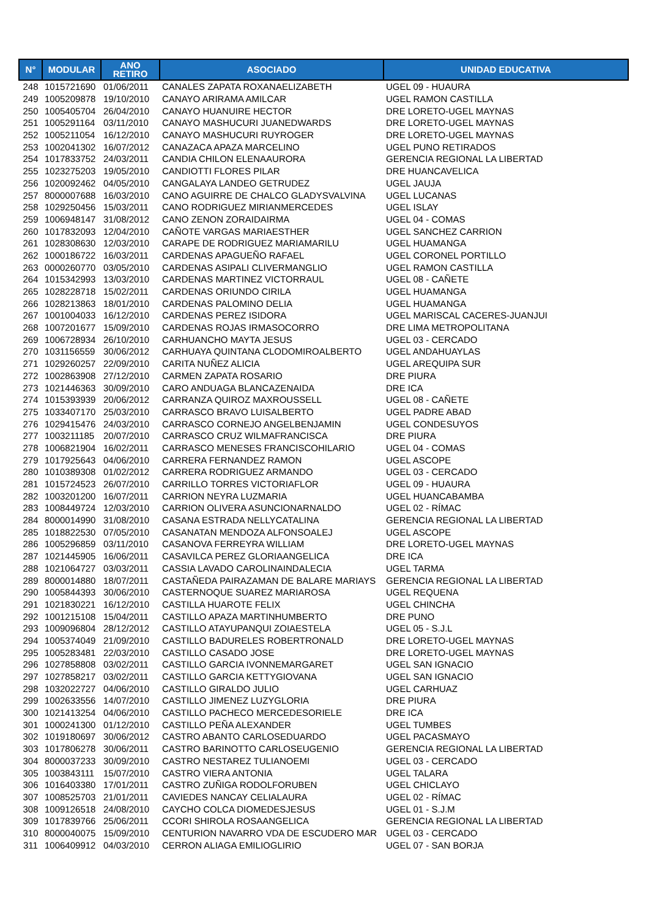| N° | MODULAR | ANO RETIRO | ASOCIADO | UNIDAD EDUCATIVA |
| --- | --- | --- | --- | --- |
| 248 | 1015721690 | 01/06/2011 | CANALES ZAPATA ROXANAELIZABETH | UGEL 09 - HUAURA |
| 249 | 1005209878 | 19/10/2010 | CANAYO ARIRAMA AMILCAR | UGEL RAMON CASTILLA |
| 250 | 1005405704 | 26/04/2010 | CANAYO HUANUIRE HECTOR | DRE LORETO-UGEL MAYNAS |
| 251 | 1005291164 | 03/11/2010 | CANAYO MASHUCURI JUANEDWARDS | DRE LORETO-UGEL MAYNAS |
| 252 | 1005211054 | 16/12/2010 | CANAYO MASHUCURI RUYROGER | DRE LORETO-UGEL MAYNAS |
| 253 | 1002041302 | 16/07/2012 | CANAZACA APAZA MARCELINO | UGEL PUNO RETIRADOS |
| 254 | 1017833752 | 24/03/2011 | CANDIA CHILON ELENAAURORA | GERENCIA REGIONAL LA LIBERTAD |
| 255 | 1023275203 | 19/05/2010 | CANDIOTTI FLORES PILAR | DRE HUANCAVELICA |
| 256 | 1020092462 | 04/05/2010 | CANGALAYA LANDEO GETRUDEZ | UGEL JAUJA |
| 257 | 8000007688 | 16/03/2010 | CANO AGUIRRE DE CHALCO GLADYSVALVINA | UGEL LUCANAS |
| 258 | 1029250456 | 15/03/2011 | CANO RODRIGUEZ MIRIANMERCEDES | UGEL ISLAY |
| 259 | 1006948147 | 31/08/2012 | CANO ZENON ZORAIDAIRMA | UGEL 04 - COMAS |
| 260 | 1017832093 | 12/04/2010 | CAÑOTE VARGAS MARIAESTHER | UGEL SANCHEZ CARRION |
| 261 | 1028308630 | 12/03/2010 | CARAPE DE RODRIGUEZ MARIAMARILU | UGEL HUAMANGA |
| 262 | 1000186722 | 16/03/2011 | CARDENAS APAGUEÑO RAFAEL | UGEL CORONEL PORTILLO |
| 263 | 0000260770 | 03/05/2010 | CARDENAS ASIPALI CLIVERMANGLIO | UGEL RAMON CASTILLA |
| 264 | 1015342993 | 13/03/2010 | CARDENAS MARTINEZ VICTORRAUL | UGEL 08 - CAÑETE |
| 265 | 1028228718 | 15/02/2011 | CARDENAS ORIUNDO CIRILA | UGEL HUAMANGA |
| 266 | 1028213863 | 18/01/2010 | CARDENAS PALOMINO DELIA | UGEL HUAMANGA |
| 267 | 1001004033 | 16/12/2010 | CARDENAS PEREZ ISIDORA | UGEL MARISCAL CACERES-JUANJUI |
| 268 | 1007201677 | 15/09/2010 | CARDENAS ROJAS IRMASOCORRO | DRE LIMA METROPOLITANA |
| 269 | 1006728934 | 26/10/2010 | CARHUANCHO MAYTA JESUS | UGEL 03 - CERCADO |
| 270 | 1031156559 | 30/06/2012 | CARHUAYA QUINTANA CLODOMIROALBERTO | UGEL ANDAHUAYLAS |
| 271 | 1029260257 | 22/09/2010 | CARITA NUÑEZ ALICIA | UGEL AREQUIPA SUR |
| 272 | 1002863908 | 27/12/2010 | CARMEN ZAPATA ROSARIO | DRE PIURA |
| 273 | 1021446363 | 30/09/2010 | CARO ANDUAGA BLANCAZENAIDA | DRE ICA |
| 274 | 1015393939 | 20/06/2012 | CARRANZA QUIROZ MAXROUSSELL | UGEL 08 - CAÑETE |
| 275 | 1033407170 | 25/03/2010 | CARRASCO BRAVO LUISALBERTO | UGEL PADRE ABAD |
| 276 | 1029415476 | 24/03/2010 | CARRASCO CORNEJO ANGELBENJAMIN | UGEL CONDESUYOS |
| 277 | 1003211185 | 20/07/2010 | CARRASCO CRUZ WILMAFRANCISCA | DRE PIURA |
| 278 | 1006821904 | 16/02/2011 | CARRASCO MENESES FRANCISCOHILARIO | UGEL 04 - COMAS |
| 279 | 1017925643 | 04/06/2010 | CARRERA FERNANDEZ RAMON | UGEL ASCOPE |
| 280 | 1010389308 | 01/02/2012 | CARRERA RODRIGUEZ ARMANDO | UGEL 03 - CERCADO |
| 281 | 1015724523 | 26/07/2010 | CARRILLO TORRES VICTORIAFLOR | UGEL 09 - HUAURA |
| 282 | 1003201200 | 16/07/2011 | CARRION NEYRA LUZMARIA | UGEL HUANCABAMBA |
| 283 | 1008449724 | 12/03/2010 | CARRION OLIVERA ASUNCIONARNALDO | UGEL 02 - RÍMAC |
| 284 | 8000014990 | 31/08/2010 | CASANA ESTRADA NELLYCATALINA | GERENCIA REGIONAL LA LIBERTAD |
| 285 | 1018822530 | 07/05/2010 | CASANATAN MENDOZA ALFONSOALEJ | UGEL ASCOPE |
| 286 | 1005296859 | 03/11/2010 | CASANOVA FERREYRA WILLIAM | DRE LORETO-UGEL MAYNAS |
| 287 | 1021445905 | 16/06/2011 | CASAVILCA PEREZ GLORIAANGELICA | DRE ICA |
| 288 | 1021064727 | 03/03/2011 | CASSIA LAVADO CAROLINAINDALECIA | UGEL TARMA |
| 289 | 8000014880 | 18/07/2011 | CASTAÑEDA PAIRAZAMAN DE BALARE MARIAYS | GERENCIA REGIONAL LA LIBERTAD |
| 290 | 1005844393 | 30/06/2010 | CASTERNOQUE SUAREZ MARIAROSA | UGEL REQUENA |
| 291 | 1021830221 | 16/12/2010 | CASTILLA HUAROTE FELIX | UGEL CHINCHA |
| 292 | 1001215108 | 15/04/2011 | CASTILLO APAZA MARTINHUMBERTO | DRE PUNO |
| 293 | 1009096804 | 28/12/2012 | CASTILLO ATAYUPANQUI ZOIAESTELA | UGEL 05 - S.J.L |
| 294 | 1005374049 | 21/09/2010 | CASTILLO BADURELES ROBERTRONALD | DRE LORETO-UGEL MAYNAS |
| 295 | 1005283481 | 22/03/2010 | CASTILLO CASADO JOSE | DRE LORETO-UGEL MAYNAS |
| 296 | 1027858808 | 03/02/2011 | CASTILLO GARCIA IVONNEMARGARET | UGEL SAN IGNACIO |
| 297 | 1027858217 | 03/02/2011 | CASTILLO GARCIA KETTYGIOVANA | UGEL SAN IGNACIO |
| 298 | 1032022727 | 04/06/2010 | CASTILLO GIRALDO JULIO | UGEL CARHUAZ |
| 299 | 1002633556 | 14/07/2010 | CASTILLO JIMENEZ LUZYGLORIA | DRE PIURA |
| 300 | 1021413254 | 04/06/2010 | CASTILLO PACHECO MERCEDESORIELE | DRE ICA |
| 301 | 1000241300 | 01/12/2010 | CASTILLO PEÑA ALEXANDER | UGEL TUMBES |
| 302 | 1019180697 | 30/06/2012 | CASTRO ABANTO CARLOSEDUARDO | UGEL PACASMAYO |
| 303 | 1017806278 | 30/06/2011 | CASTRO BARINOTTO CARLOSEUGENIO | GERENCIA REGIONAL LA LIBERTAD |
| 304 | 8000037233 | 30/09/2010 | CASTRO NESTAREZ TULIANOEMI | UGEL 03 - CERCADO |
| 305 | 1003843111 | 15/07/2010 | CASTRO VIERA ANTONIA | UGEL TALARA |
| 306 | 1016403380 | 17/01/2011 | CASTRO ZUÑIGA RODOLFORUBEN | UGEL CHICLAYO |
| 307 | 1008525703 | 21/01/2011 | CAVIEDES NANCAY CELIALAURA | UGEL 02 - RÍMAC |
| 308 | 1009126518 | 24/08/2010 | CAYCHO COLCA DIOMEDESJESUS | UGEL 01 - S.J.M |
| 309 | 1017839766 | 25/06/2011 | CCORI SHIROLA ROSAANGELICA | GERENCIA REGIONAL LA LIBERTAD |
| 310 | 8000040075 | 15/09/2010 | CENTURION NAVARRO VDA DE ESCUDERO MAR | UGEL 03 - CERCADO |
| 311 | 1006409912 | 04/03/2010 | CERRON ALIAGA EMILIOGLIRIO | UGEL 07 - SAN BORJA |